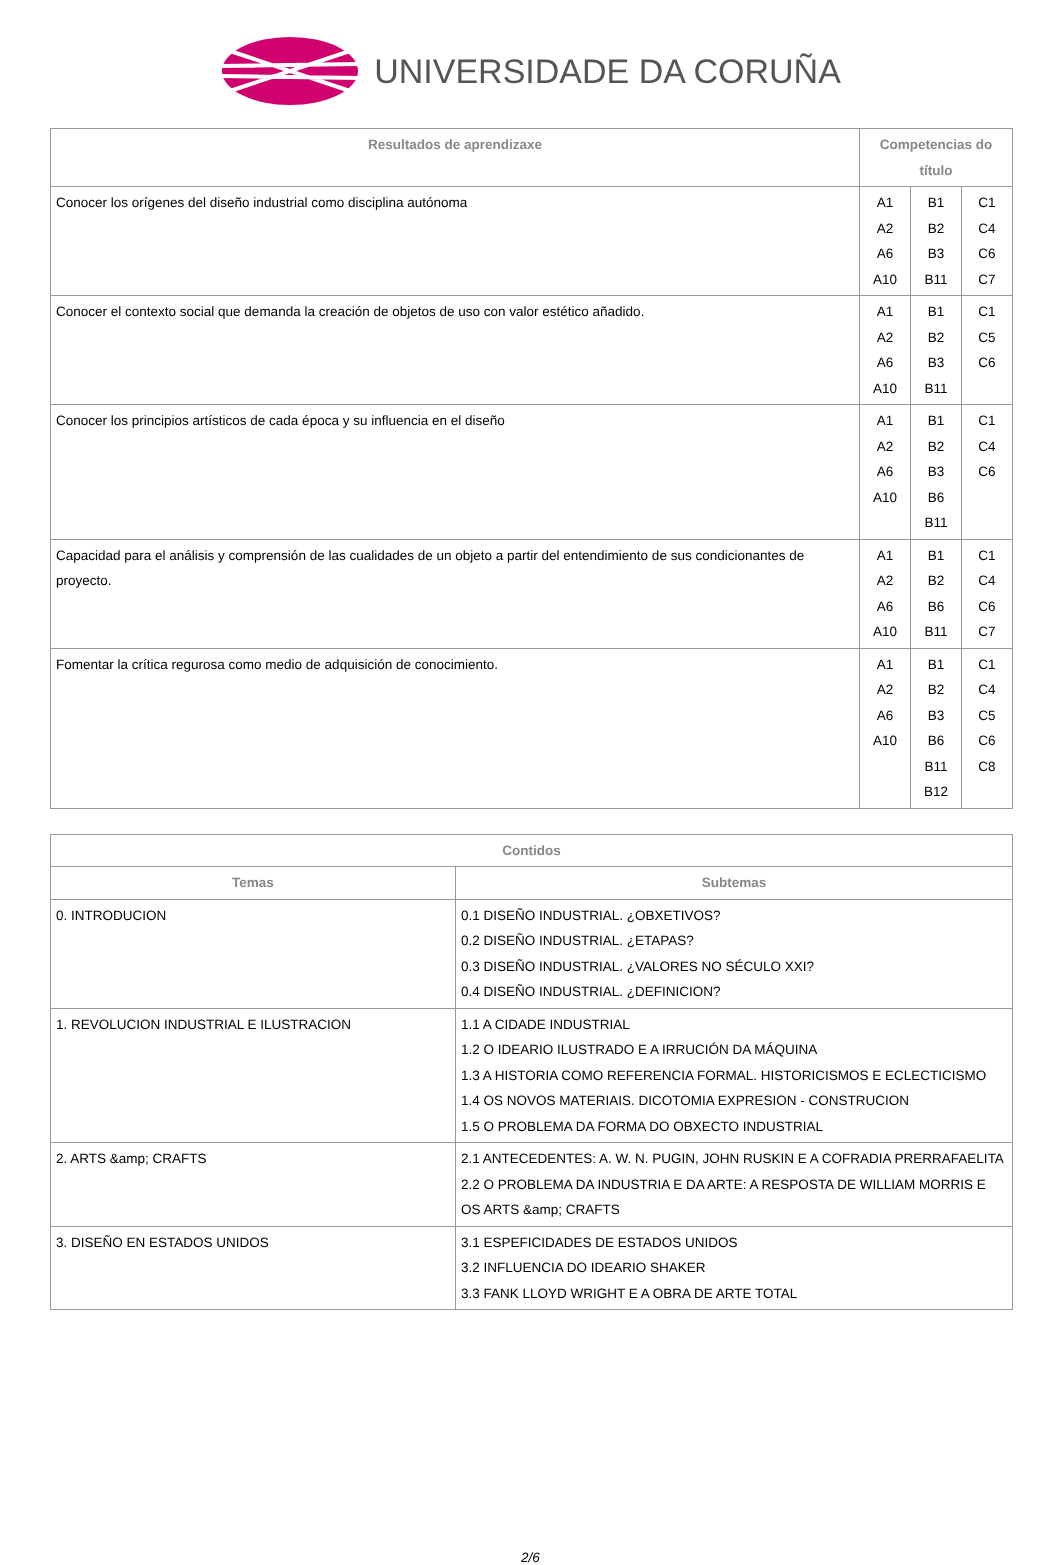UNIVERSIDADE DA CORUÑA
| Resultados de aprendizaxe | Competencias do título | | |
| --- | --- | --- | --- |
| Conocer los orígenes del diseño industrial como disciplina autónoma | A1 A2 A6 A10 | B1 B2 B3 B11 | C1 C4 C6 C7 |
| Conocer el contexto social que demanda la creación de objetos de uso con valor estético añadido. | A1 A2 A6 A10 | B1 B2 B3 B11 | C1 C5 C6 |
| Conocer los principios artísticos de cada época y su influencia en el diseño | A1 A2 A6 A10 | B1 B2 B3 B6 B11 | C1 C4 C6 |
| Capacidad para el análisis y comprensión de las cualidades de un objeto a partir del entendimiento de sus condicionantes de proyecto. | A1 A2 A6 A10 | B1 B2 B6 B11 | C1 C4 C6 C7 |
| Fomentar la crítica regurosa como medio de adquisición de conocimiento. | A1 A2 A6 A10 | B1 B2 B3 B6 B11 B12 | C1 C4 C5 C6 C8 |
| Contidos | |
| --- | --- |
| Temas | Subtemas |
| 0. INTRODUCION | 0.1 DISEÑO INDUSTRIAL. ¿OBXETIVOS? 0.2 DISEÑO INDUSTRIAL. ¿ETAPAS? 0.3 DISEÑO INDUSTRIAL. ¿VALORES NO SÉCULO XXI? 0.4 DISEÑO INDUSTRIAL. ¿DEFINICION? |
| 1. REVOLUCION INDUSTRIAL E ILUSTRACION | 1.1 A CIDADE INDUSTRIAL 1.2 O IDEARIO ILUSTRADO E A IRRUCIÓN DA MÁQUINA 1.3 A HISTORIA COMO REFERENCIA FORMAL. HISTORICISMOS E ECLECTICISMO 1.4 OS NOVOS MATERIAIS. DICOTOMIA EXPRESION - CONSTRUCION 1.5 O PROBLEMA DA FORMA DO OBXECTO INDUSTRIAL |
| 2. ARTS &amp; CRAFTS | 2.1 ANTECEDENTES: A. W. N. PUGIN, JOHN RUSKIN E A COFRADIA PRERRAFAELITA 2.2 O PROBLEMA DA INDUSTRIA E DA ARTE: A RESPOSTA DE WILLIAM MORRIS E OS ARTS &amp; CRAFTS |
| 3. DISEÑO EN ESTADOS UNIDOS | 3.1 ESPEFICIDADES DE ESTADOS UNIDOS 3.2 INFLUENCIA DO IDEARIO SHAKER 3.3 FANK LLOYD WRIGHT E A OBRA DE ARTE TOTAL |
2/6